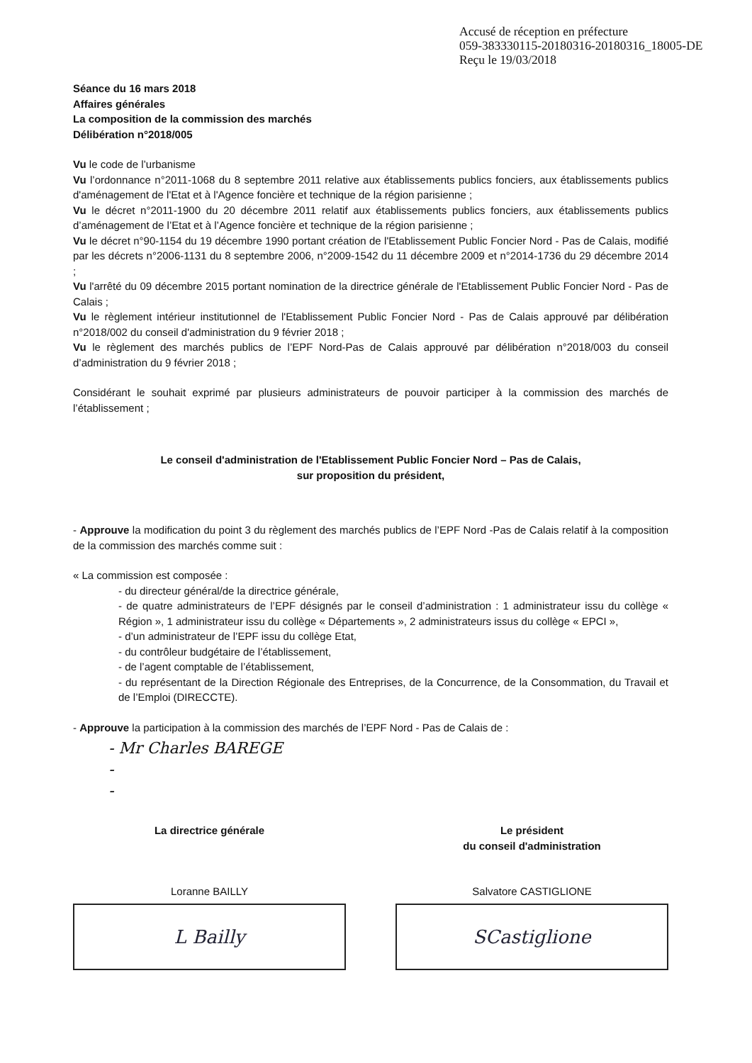Accusé de réception en préfecture
059-383330115-20180316-20180316_18005-DE
Reçu le 19/03/2018
Séance du 16 mars 2018
Affaires générales
La composition de la commission des marchés
Délibération n°2018/005
Vu le code de l’urbanisme
Vu l’ordonnance n°2011-1068 du 8 septembre 2011 relative aux établissements publics fonciers, aux établissements publics d'aménagement de l'Etat et à l'Agence foncière et technique de la région parisienne ;
Vu le décret n°2011-1900 du 20 décembre 2011 relatif aux établissements publics fonciers, aux établissements publics d’aménagement de l’Etat et à l’Agence foncière et technique de la région parisienne ;
Vu le décret n°90-1154 du 19 décembre 1990 portant création de l'Etablissement Public Foncier Nord - Pas de Calais, modifié par les décrets n°2006-1131 du 8 septembre 2006, n°2009-1542 du 11 décembre 2009 et n°2014-1736 du 29 décembre 2014 ;
Vu l'arrêté du 09 décembre 2015 portant nomination de la directrice générale de l'Etablissement Public Foncier Nord - Pas de Calais ;
Vu le règlement intérieur institutionnel de l'Etablissement Public Foncier Nord - Pas de Calais approuvé par délibération n°2018/002 du conseil d'administration du 9 février 2018 ;
Vu le règlement des marchés publics de l’EPF Nord-Pas de Calais approuvé par délibération n°2018/003 du conseil d’administration du 9 février 2018 ;
Considérant le souhait exprimé par plusieurs administrateurs de pouvoir participer à la commission des marchés de l’établissement ;
Le conseil d'administration de l'Etablissement Public Foncier Nord – Pas de Calais,
sur proposition du président,
- Approuve la modification du point 3 du règlement des marchés publics de l’EPF Nord -Pas de Calais relatif à la composition de la commission des marchés comme suit :
« La commission est composée :
- du directeur général/de la directrice générale,
- de quatre administrateurs de l’EPF désignés par le conseil d’administration : 1 administrateur issu du collège « Région », 1 administrateur issu du collège « Départements », 2 administrateurs issus du collège « EPCI »,
- d’un administrateur de l’EPF issu du collège Etat,
- du contrôleur budgétaire de l’établissement,
- de l’agent comptable de l’établissement,
- du représentant de la Direction Régionale des Entreprises, de la Concurrence, de la Consommation, du Travail et de l’Emploi (DIRECCTE).
- Approuve la participation à la commission des marchés de l’EPF Nord - Pas de Calais de :
- Mr Charles BAREGE
-
-
La directrice générale
Loranne BAILLY
L Bailly
Le président
du conseil d'administration
Salvatore CASTIGLIONE
SCastiglione